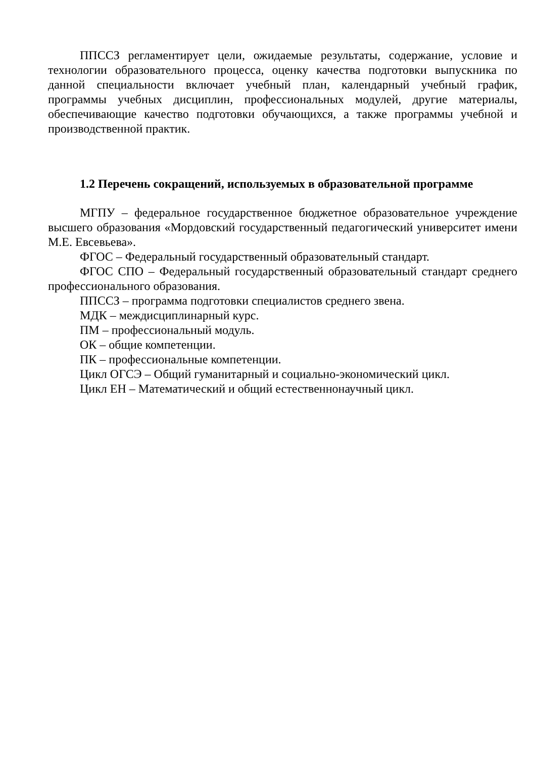ППССЗ регламентирует цели, ожидаемые результаты, содержание, условие и технологии образовательного процесса, оценку качества подготовки выпускника по данной специальности включает учебный план, календарный учебный график, программы учебных дисциплин, профессиональных модулей, другие материалы, обеспечивающие качество подготовки обучающихся, а также программы учебной и производственной практик.
1.2 Перечень сокращений, используемых в образовательной программе
МГПУ – федеральное государственное бюджетное образовательное учреждение высшего образования «Мордовский государственный педагогический университет имени М.Е. Евсевьева».
ФГОС – Федеральный государственный образовательный стандарт.
ФГОС СПО – Федеральный государственный образовательный стандарт среднего профессионального образования.
ППССЗ – программа подготовки специалистов среднего звена.
МДК – междисциплинарный курс.
ПМ – профессиональный модуль.
ОК – общие компетенции.
ПК – профессиональные компетенции.
Цикл ОГСЭ – Общий гуманитарный и социально-экономический цикл.
Цикл ЕН – Математический и общий естественнонаучный цикл.